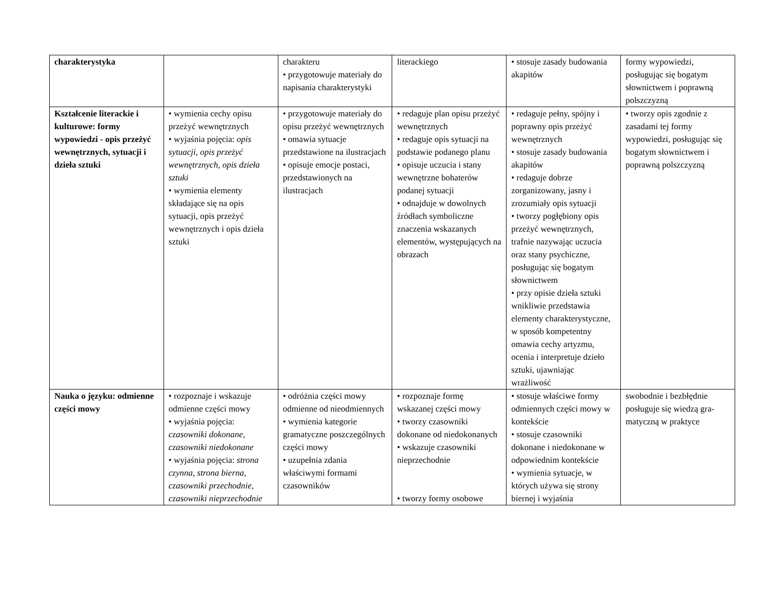| charakterystyka | | charakteru • przygotowuje materiały do napisania charakterystyki | literackiego | • stosuje zasady budowania akapitów | formy wypowiedzi, posługując się bogatym słownictwem i poprawną polszczyzną |
| Kształcenie literackie i kulturowe: formy wypowiedzi - opis przeżyć wewnętrznych, sytuacji i dzieła sztuki | • wymienia cechy opisu przeżyć wewnętrznych • wyjaśnia pojęcia: opis sytuacji, opis przeżyć wewnętrznych, opis dzieła sztuki • wymienia elementy składające się na opis sytuacji, opis przeżyć wewnętrznych i opis dzieła sztuki | • przygotowuje materiały do opisu przeżyć wewnętrznych • omawia sytuacje przedstawione na ilustracjach • opisuje emocje postaci, przedstawionych na ilustracjach | • redaguje plan opisu przeżyć wewnętrznych • redaguje opis sytuacji na podstawie podanego planu • opisuje uczucia i stany wewnętrzne bohaterów podanej sytuacji • odnajduje w dowolnych źródłach symboliczne znaczenia wskazanych elementów, występujących na obrazach | • redaguje pełny, spójny i poprawny opis przeżyć wewnętrznych • stosuje zasady budowania akapitów • redaguje dobrze zorganizowany, jasny i zrozumiały opis sytuacji • tworzy pogłębiony opis przeżyć wewnętrznych, trafnie nazywając uczucia oraz stany psychiczne, posługując się bogatym słownictwem • przy opisie dzieła sztuki wnikliwie przedstawia elementy charakterystyczne, w sposób kompetentny omawia cechy artyzmu, ocenia i interpretuje dzieło sztuki, ujawniając wrażliwość | • tworzy opis zgodnie z zasadami tej formy wypowiedzi, posługując się bogatym słownictwem i poprawną polszczyzną |
| Nauka o języku: odmienne części mowy | • rozpoznaje i wskazuje odmienne części mowy • wyjaśnia pojęcia: czasowniki dokonane, czasowniki niedokonane • wyjaśnia pojęcia: strona czynna, strona bierna, czasowniki przechodnie, czasowniki nieprzechodnie | • odróżnia części mowy odmienne od nieodmiennych • wymienia kategorie gramatyczne poszczególnych części mowy • uzupełnia zdania właściwymi formami czasowników | • rozpoznaje formę wskazanej części mowy • tworzy czasowniki dokonane od niedokonanych • wskazuje czasowniki nieprzechodnie • tworzy formy osobowe | • stosuje właściwe formy odmiennych części mowy w kontekście • stosuje czasowniki dokonane i niedokonane w odpowiednim kontekście • wymienia sytuacje, w których używa się strony biernej i wyjaśnia | swobodnie i bezbłędnie posługuje się wiedzą gra-matyczną w praktyce |